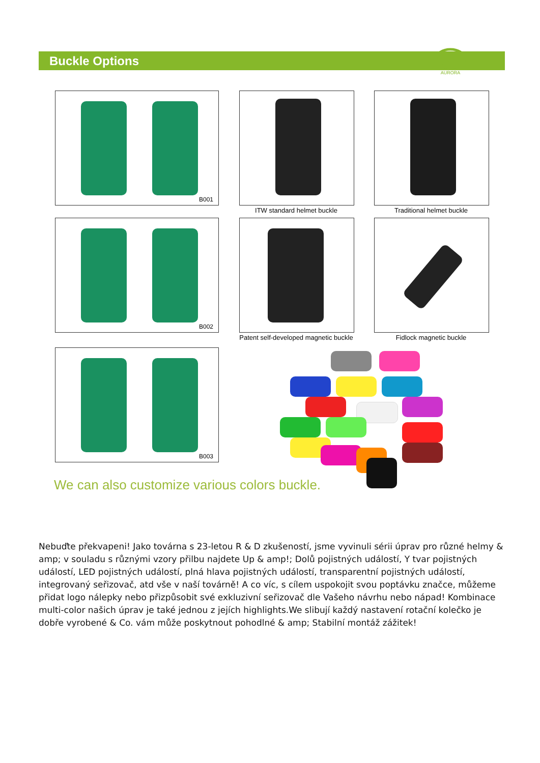Buckle Options
AURORA
B001
ITW standard helmet buckle Traditional helmet buckle
B002
Patent self-developed magnetic buckle
Fidlock magnetic buckle
B003
We can also customize various colors buckle.
Nebuďte překvapeni! Jako továrna s 23-letou R & D zkušeností, jsme vyvinuli sérii úprav pro různé helmy & amp; v souladu s různými vzory přilbu najdete Up & amp!; Dolů pojistných událostí, Y tvar pojistných událostí, LED pojistných událostí, plná hlava pojistných událostí, transparentní pojistných událostí, integrovaný seřizovač, atd vše v naší továrně! A co víc, s cílem uspokojit svou poptávku značce, můžeme přidat logo nálepky nebo přizpůsobit své exkluzivní seřizovač dle Vašeho návrhu nebo nápad! Kombinace multi-color našich úprav je také jednou z jejích highlights.We slibují každý nastavení rotační kolečko je dobře vyrobené & Co. vám může poskytnout pohodlné & amp; Stabilní montáž zážitek!